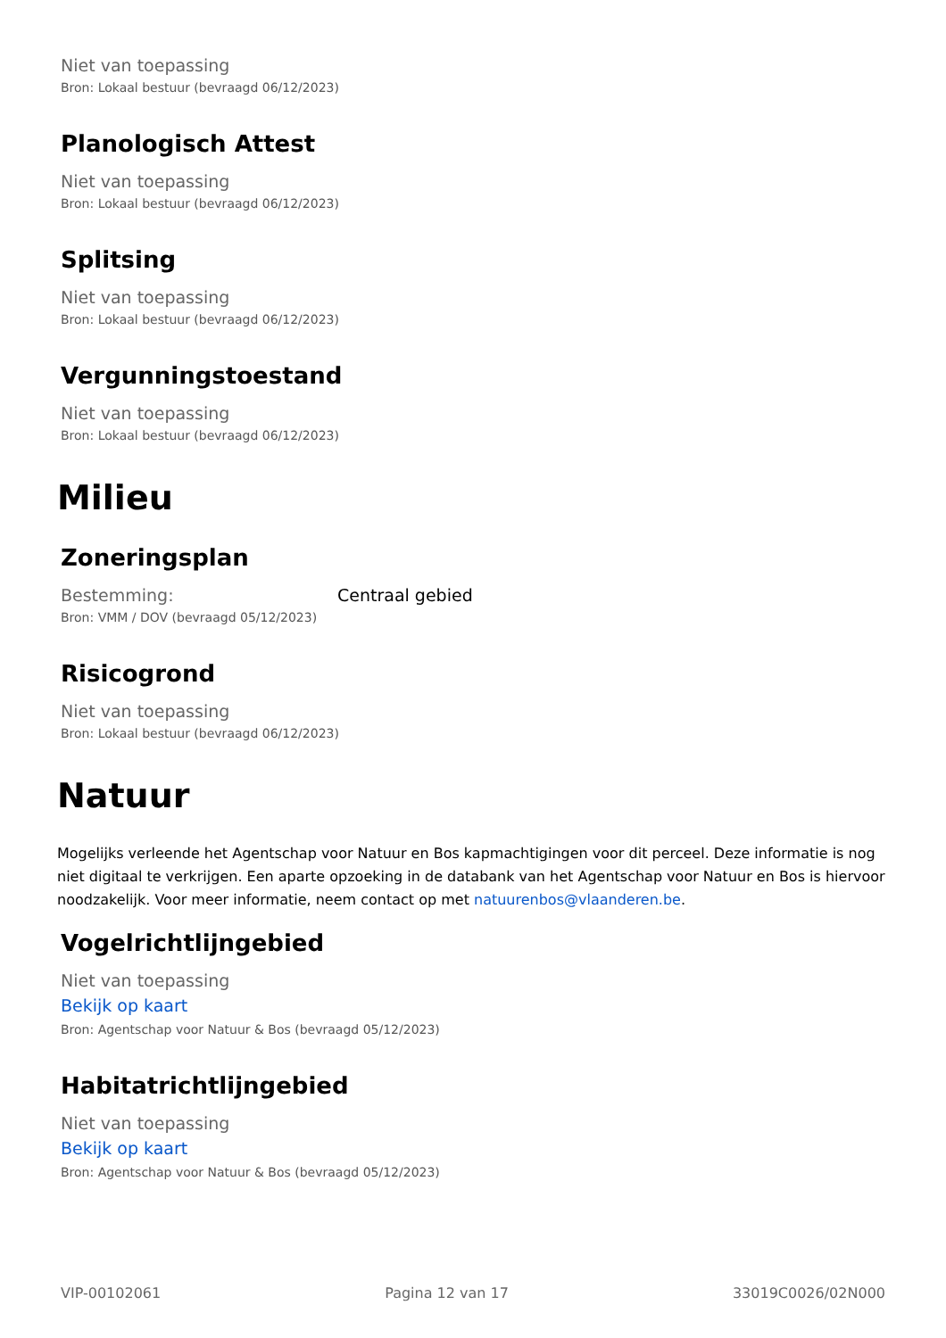Niet van toepassing
Bron: Lokaal bestuur (bevraagd 06/12/2023)
Planologisch Attest
Niet van toepassing
Bron: Lokaal bestuur (bevraagd 06/12/2023)
Splitsing
Niet van toepassing
Bron: Lokaal bestuur (bevraagd 06/12/2023)
Vergunningstoestand
Niet van toepassing
Bron: Lokaal bestuur (bevraagd 06/12/2023)
Milieu
Zoneringsplan
Bestemming: Centraal gebied
Bron: VMM / DOV (bevraagd 05/12/2023)
Risicogrond
Niet van toepassing
Bron: Lokaal bestuur (bevraagd 06/12/2023)
Natuur
Mogelijks verleende het Agentschap voor Natuur en Bos kapmachtigingen voor dit perceel. Deze informatie is nog niet digitaal te verkrijgen. Een aparte opzoeking in de databank van het Agentschap voor Natuur en Bos is hiervoor noodzakelijk. Voor meer informatie, neem contact op met natuurenbos@vlaanderen.be.
Vogelrichtlijngebied
Niet van toepassing
Bekijk op kaart
Bron: Agentschap voor Natuur & Bos (bevraagd 05/12/2023)
Habitatrichtlijngebied
Niet van toepassing
Bekijk op kaart
Bron: Agentschap voor Natuur & Bos (bevraagd 05/12/2023)
VIP-00102061 Pagina 12 van 17 33019C0026/02N000